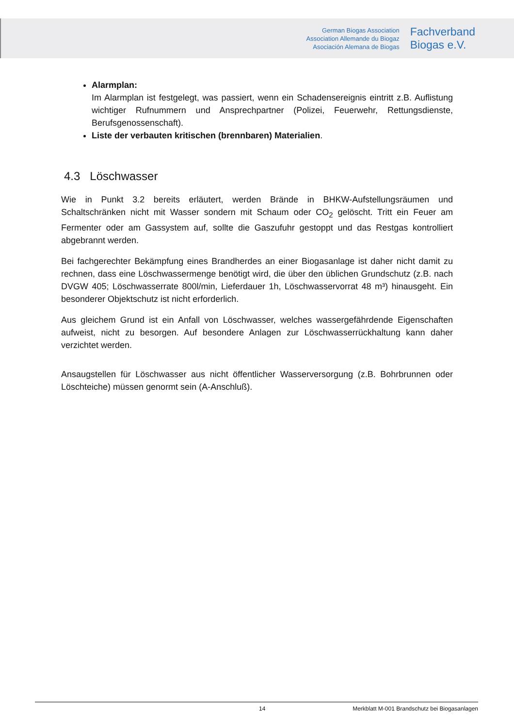German Biogas Association
Association Allemande du Biogaz
Asociación Alemana de Biogas
Fachverband
Biogas e.V.
Alarmplan:
Im Alarmplan ist festgelegt, was passiert, wenn ein Schadensereignis eintritt z.B. Auflistung wichtiger Rufnummern und Ansprechpartner (Polizei, Feuerwehr, Rettungsdienste, Berufsgenossenschaft).
Liste der verbauten kritischen (brennbaren) Materialien.
4.3 Löschwasser
Wie in Punkt 3.2 bereits erläutert, werden Brände in BHKW-Aufstellungsräumen und Schaltschränken nicht mit Wasser sondern mit Schaum oder CO<sub>2</sub> gelöscht. Tritt ein Feuer am Fermenter oder am Gassystem auf, sollte die Gaszufuhr gestoppt und das Restgas kontrolliert abgebrannt werden.
Bei fachgerechter Bekämpfung eines Brandherdes an einer Biogasanlage ist daher nicht damit zu rechnen, dass eine Löschwassermenge benötigt wird, die über den üblichen Grundschutz (z.B. nach DVGW 405; Löschwasserrate 800l/min, Lieferdauer 1h, Löschwasservorrat 48 m³) hinausgeht. Ein besonderer Objektschutz ist nicht erforderlich.
Aus gleichem Grund ist ein Anfall von Löschwasser, welches wassergefährdende Eigenschaften aufweist, nicht zu besorgen. Auf besondere Anlagen zur Löschwasserrückhaltung kann daher verzichtet werden.
Ansaugstellen für Löschwasser aus nicht öffentlicher Wasserversorgung (z.B. Bohrbrunnen oder Löschteiche) müssen genormt sein (A-Anschluß).
14 Merkblatt M-001 Brandschutz bei Biogasanlagen